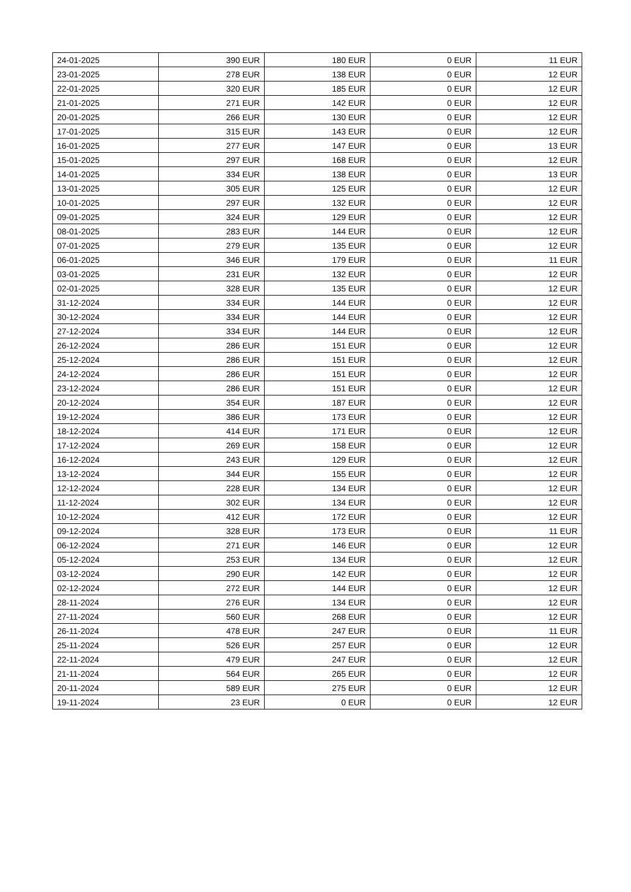| 24-01-2025 | 390 EUR | 180 EUR | 0 EUR | 11 EUR |
| 23-01-2025 | 278 EUR | 138 EUR | 0 EUR | 12 EUR |
| 22-01-2025 | 320 EUR | 185 EUR | 0 EUR | 12 EUR |
| 21-01-2025 | 271 EUR | 142 EUR | 0 EUR | 12 EUR |
| 20-01-2025 | 266 EUR | 130 EUR | 0 EUR | 12 EUR |
| 17-01-2025 | 315 EUR | 143 EUR | 0 EUR | 12 EUR |
| 16-01-2025 | 277 EUR | 147 EUR | 0 EUR | 13 EUR |
| 15-01-2025 | 297 EUR | 168 EUR | 0 EUR | 12 EUR |
| 14-01-2025 | 334 EUR | 138 EUR | 0 EUR | 13 EUR |
| 13-01-2025 | 305 EUR | 125 EUR | 0 EUR | 12 EUR |
| 10-01-2025 | 297 EUR | 132 EUR | 0 EUR | 12 EUR |
| 09-01-2025 | 324 EUR | 129 EUR | 0 EUR | 12 EUR |
| 08-01-2025 | 283 EUR | 144 EUR | 0 EUR | 12 EUR |
| 07-01-2025 | 279 EUR | 135 EUR | 0 EUR | 12 EUR |
| 06-01-2025 | 346 EUR | 179 EUR | 0 EUR | 11 EUR |
| 03-01-2025 | 231 EUR | 132 EUR | 0 EUR | 12 EUR |
| 02-01-2025 | 328 EUR | 135 EUR | 0 EUR | 12 EUR |
| 31-12-2024 | 334 EUR | 144 EUR | 0 EUR | 12 EUR |
| 30-12-2024 | 334 EUR | 144 EUR | 0 EUR | 12 EUR |
| 27-12-2024 | 334 EUR | 144 EUR | 0 EUR | 12 EUR |
| 26-12-2024 | 286 EUR | 151 EUR | 0 EUR | 12 EUR |
| 25-12-2024 | 286 EUR | 151 EUR | 0 EUR | 12 EUR |
| 24-12-2024 | 286 EUR | 151 EUR | 0 EUR | 12 EUR |
| 23-12-2024 | 286 EUR | 151 EUR | 0 EUR | 12 EUR |
| 20-12-2024 | 354 EUR | 187 EUR | 0 EUR | 12 EUR |
| 19-12-2024 | 386 EUR | 173 EUR | 0 EUR | 12 EUR |
| 18-12-2024 | 414 EUR | 171 EUR | 0 EUR | 12 EUR |
| 17-12-2024 | 269 EUR | 158 EUR | 0 EUR | 12 EUR |
| 16-12-2024 | 243 EUR | 129 EUR | 0 EUR | 12 EUR |
| 13-12-2024 | 344 EUR | 155 EUR | 0 EUR | 12 EUR |
| 12-12-2024 | 228 EUR | 134 EUR | 0 EUR | 12 EUR |
| 11-12-2024 | 302 EUR | 134 EUR | 0 EUR | 12 EUR |
| 10-12-2024 | 412 EUR | 172 EUR | 0 EUR | 12 EUR |
| 09-12-2024 | 328 EUR | 173 EUR | 0 EUR | 11 EUR |
| 06-12-2024 | 271 EUR | 146 EUR | 0 EUR | 12 EUR |
| 05-12-2024 | 253 EUR | 134 EUR | 0 EUR | 12 EUR |
| 03-12-2024 | 290 EUR | 142 EUR | 0 EUR | 12 EUR |
| 02-12-2024 | 272 EUR | 144 EUR | 0 EUR | 12 EUR |
| 28-11-2024 | 276 EUR | 134 EUR | 0 EUR | 12 EUR |
| 27-11-2024 | 560 EUR | 268 EUR | 0 EUR | 12 EUR |
| 26-11-2024 | 478 EUR | 247 EUR | 0 EUR | 11 EUR |
| 25-11-2024 | 526 EUR | 257 EUR | 0 EUR | 12 EUR |
| 22-11-2024 | 479 EUR | 247 EUR | 0 EUR | 12 EUR |
| 21-11-2024 | 564 EUR | 265 EUR | 0 EUR | 12 EUR |
| 20-11-2024 | 589 EUR | 275 EUR | 0 EUR | 12 EUR |
| 19-11-2024 | 23 EUR | 0 EUR | 0 EUR | 12 EUR |